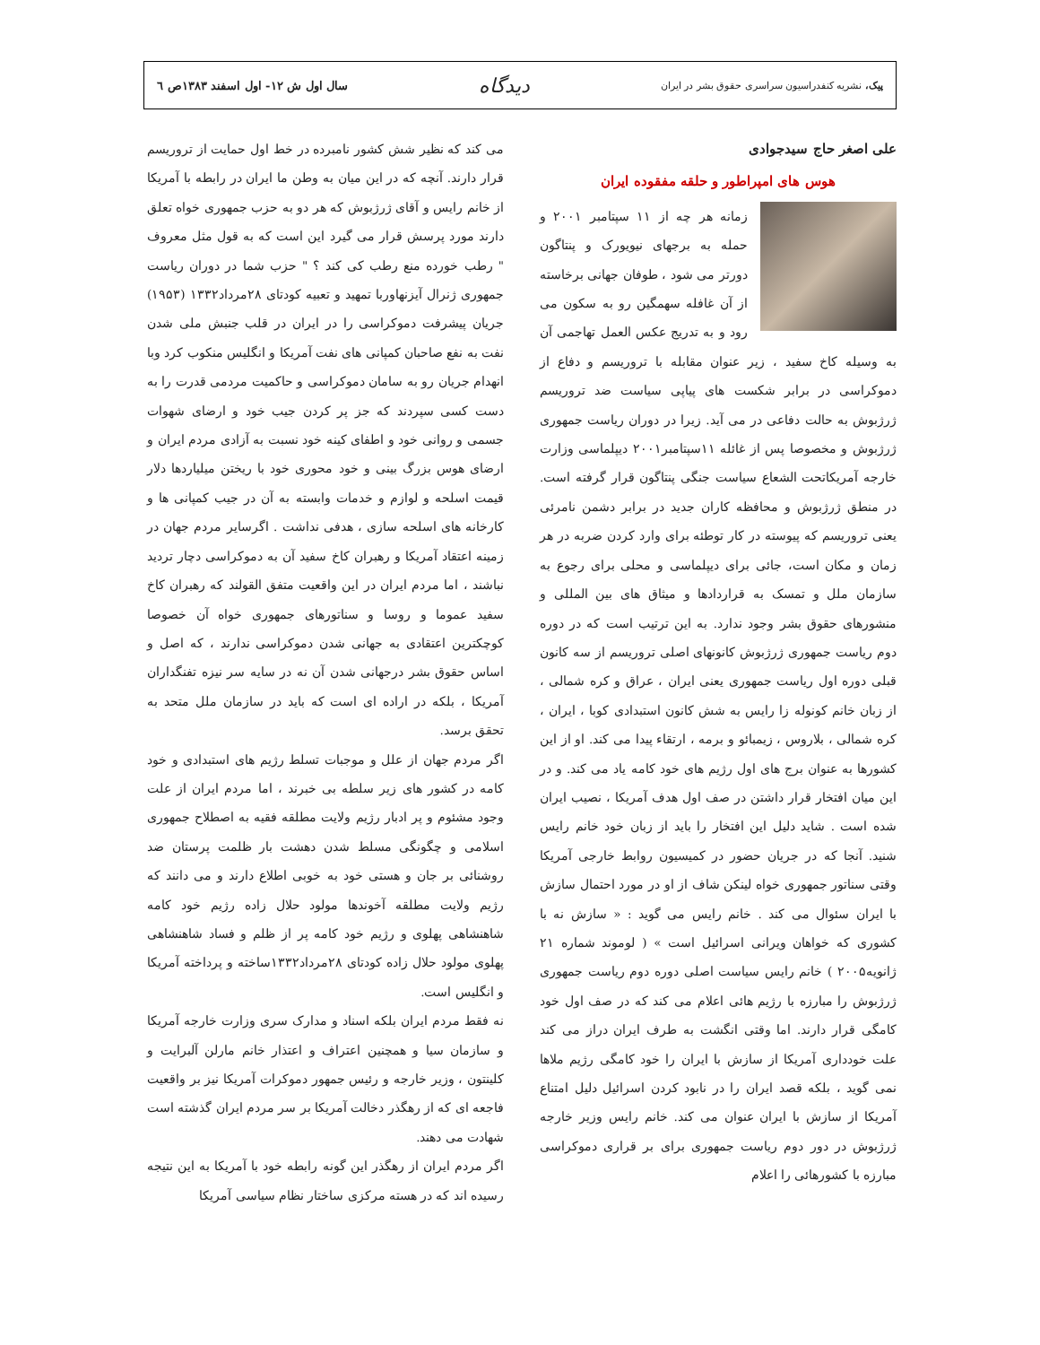پیک، نشریه کنفدراسیون سراسری حقوق بشر در ایران
دیدگاه
سال اول ش ۱۲- اول اسفند ۱۳۸۳ص ٦
علی اصغر حاج سیدجوادی
هوس های امپراطور و حلقه مفقوده ایران
زمانه هر چه از ۱۱ سپتامبر ۲۰۰۱ و حمله به برجهای نیویورک و پنتاگون دورتر می شود ، طوفان جهانی برخاسته از آن غافله سهمگین رو به سکون می رود و به تدریج عکس العمل تهاجمی آن به وسیله کاخ سفید ، زیر عنوان مقابله با تروریسم و دفاع از دموکراسی در برابر شکست های پیاپی سیاست ضد تروریسم ژرژبوش به حالت دفاعی در می آید. زیرا در دوران ریاست جمهوری ژرژبوش و مخصوصا پس از غائله ۱۱سپتامبر۲۰۰۱ دیپلماسی وزارت خارجه آمریکاتحت الشعاع سیاست جنگی پنتاگون قرار گرفته است. در منطق ژرژبوش و محافظه کاران جدید در برابر دشمن نامرئی یعنی تروریسم که پیوسته در کار توطئه برای وارد کردن ضربه در هر زمان و مکان است، جائی برای دیپلماسی و محلی برای رجوع به سازمان ملل و تمسک به قراردادها و میثاق های بین المللی و منشورهای حقوق بشر وجود ندارد. به این ترتیب است که در دوره دوم ریاست جمهوری ژرژبوش کانونهای اصلی تروریسم از سه کانون قبلی دوره اول ریاست جمهوری یعنی ایران ، عراق و کره شمالی ، از زبان خانم کونوله زا رایس به شش کانون استبدادی کوبا ، ایران ، کره شمالی ، بلاروس ، زیمبائو و برمه ، ارتقاء پیدا می کند. او از این کشورها به عنوان برج های اول رژیم های خود کامه یاد می کند. و در این میان افتخار قرار داشتن در صف اول هدف آمریکا ، نصیب ایران شده است . شاید دلیل این افتخار را باید از زبان خود خانم رایس شنید. آنجا که در جریان حضور در کمیسیون روابط خارجی آمریکا وقتی سناتور جمهوری خواه لینکن شاف از او در مورد احتمال سازش با ایران سئوال می کند . خانم رایس می گوید : « سازش نه با کشوری که خواهان ویرانی اسرائیل است » ( لوموند شماره ۲۱ ژانویه۲۰۰۵ ) خانم رایس سیاست اصلی دوره دوم ریاست جمهوری ژرژبوش را مبارزه با رژیم هائی اعلام می کند که در صف اول خود کامگی قرار دارند. اما وقتی انگشت به طرف ایران دراز می کند علت خودداری آمریکا از سازش با ایران را خود کامگی رژیم ملاها نمی گوید ، بلکه قصد ایران را در نابود کردن اسرائیل دلیل امتناع آمریکا از سازش با ایران عنوان می کند. خانم رایس وزیر خارجه ژرژبوش در دور دوم ریاست جمهوری برای بر قراری دموکراسی مبارزه با کشورهائی را اعلام
می کند که نظیر شش کشور نامبرده در خط اول حمایت از تروریسم قرار دارند. آنچه که در این میان به وطن ما ایران در رابطه با آمریکا از خانم رایس و آقای ژرژبوش که هر دو به حزب جمهوری خواه تعلق دارند مورد پرسش قرار می گیرد این است که به قول مثل معروف " رطب خورده منع رطب کی کند ؟ " حزب شما در دوران ریاست جمهوری ژنرال آیزنهاوربا تمهید و تعبیه کودتای ۲۸مرداد۱۳۳۲ (۱۹۵۳) جریان پیشرفت دموکراسی را در ایران در قلب جنبش ملی شدن نفت به نفع صاحبان کمپانی های نفت آمریکا و انگلیس منکوب کرد وبا انهدام جریان رو به سامان دموکراسی و حاکمیت مردمی قدرت را به دست کسی سپردند که جز پر کردن جیب خود و ارضای شهوات جسمی و روانی خود و اطفای کینه خود نسبت به آزادی مردم ایران و ارضای هوس بزرگ بینی و خود محوری خود با ریختن میلیاردها دلار قیمت اسلحه و لوازم و خدمات وابسته به آن در جیب کمپانی ها و کارخانه های اسلحه سازی ، هدفی نداشت . اگرسایر مردم جهان در زمینه اعتقاد آمریکا و رهبران کاخ سفید آن به دموکراسی دچار تردید نباشند ، اما مردم ایران در این واقعیت متفق القولند که رهبران کاخ سفید عموما و روسا و سناتورهای جمهوری خواه آن خصوصا کوچکترین اعتقادی به جهانی شدن دموکراسی ندارند ، که اصل و اساس حقوق بشر درجهانی شدن آن نه در سایه سر نیزه تفنگداران آمریکا ، بلکه در اراده ای است که باید در سازمان ملل متحد به تحقق برسد.
اگر مردم جهان از علل و موجبات تسلط رژیم های استبدادی و خود کامه در کشور های زیر سلطه بی خبرند ، اما مردم ایران از علت وجود مشئوم و پر ادبار رژیم ولایت مطلقه فقیه به اصطلاح جمهوری اسلامی و چگونگی مسلط شدن دهشت بار ظلمت پرستان ضد روشنائی بر جان و هستی خود به خوبی اطلاع دارند و می دانند که رژیم ولایت مطلقه آخوندها مولود حلال زاده رژیم خود کامه شاهنشاهی پهلوی و رژیم خود کامه پر از ظلم و فساد شاهنشاهی پهلوی مولود حلال زاده کودتای ۲۸مرداد۱۳۳۲ساخته و پرداخته آمریکا و انگلیس است.
نه فقط مردم ایران بلکه اسناد و مدارک سری وزارت خارجه آمریکا و سازمان سیا و همچنین اعتراف و اعتذار خانم مارلن آلبرایت و کلینتون ، وزیر خارجه و رئیس جمهور دموکرات آمریکا نیز بر واقعیت فاجعه ای که از رهگذر دخالت آمریکا بر سر مردم ایران گذشته است شهادت می دهند.
اگر مردم ایران از رهگذر این گونه رابطه خود با آمریکا به این نتیجه رسیده اند که در هسته مرکزی ساختار نظام سیاسی آمریکا